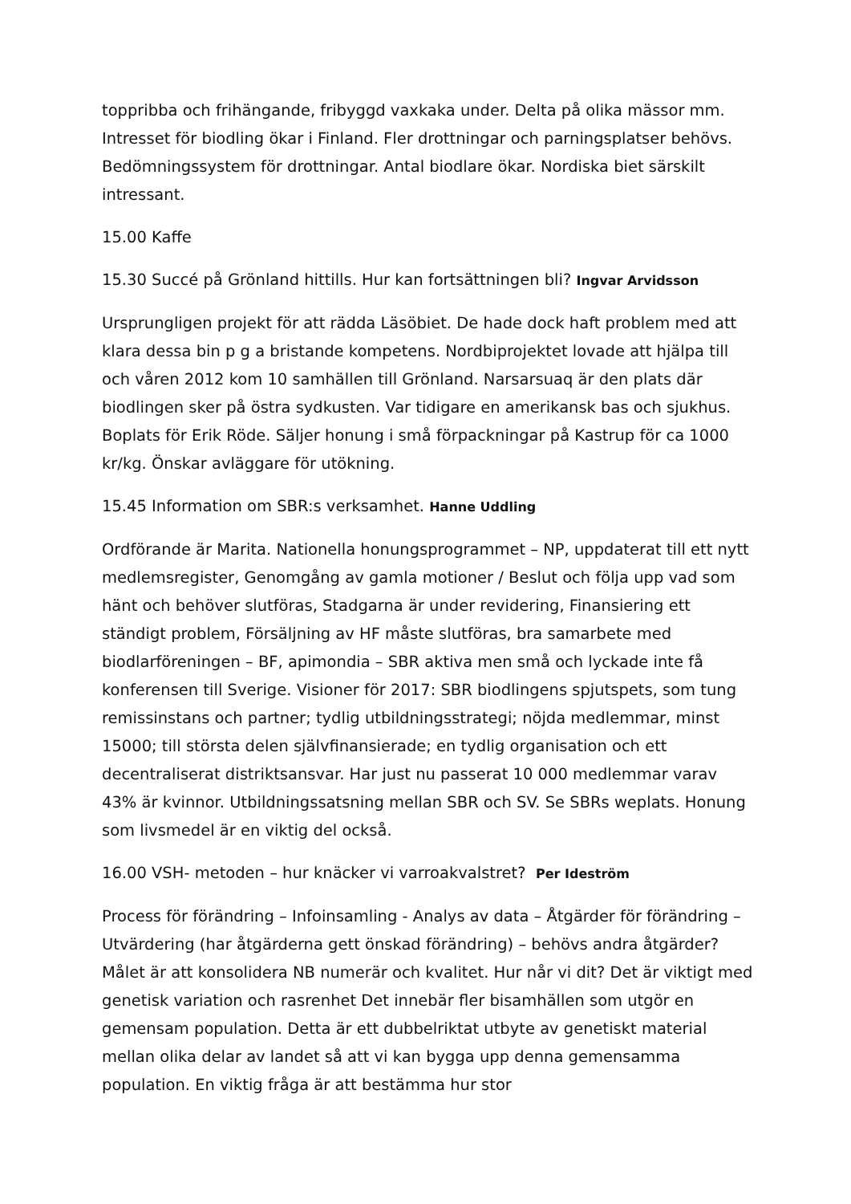toppribba och frihängande, fribyggd vaxkaka under. Delta på olika mässor mm. Intresset för biodling ökar i Finland. Fler drottningar och parningsplatser behövs. Bedömningssystem för drottningar. Antal biodlare ökar. Nordiska biet särskilt intressant.
15.00 Kaffe
15.30 Succé på Grönland hittills. Hur kan fortsättningen bli? Ingvar Arvidsson
Ursprungligen projekt för att rädda Läsöbiet. De hade dock haft problem med att klara dessa bin p g a bristande kompetens. Nordbiprojektet lovade att hjälpa till och våren 2012 kom 10 samhällen till Grönland. Narsarsuaq är den plats där biodlingen sker på östra sydkusten. Var tidigare en amerikansk bas och sjukhus. Boplats för Erik Röde. Säljer honung i små förpackningar på Kastrup för ca 1000 kr/kg. Önskar avläggare för utökning.
15.45 Information om SBR:s verksamhet. Hanne Uddling
Ordförande är Marita. Nationella honungsprogrammet – NP, uppdaterat till ett nytt medlemsregister, Genomgång av gamla motioner / Beslut och följa upp vad som hänt och behöver slutföras, Stadgarna är under revidering, Finansiering ett ständigt problem, Försäljning av HF måste slutföras, bra samarbete med biodlarföreningen – BF, apimondia – SBR aktiva men små och lyckade inte få konferensen till Sverige. Visioner för 2017: SBR biodlingens spjutspets, som tung remissinstans och partner; tydlig utbildningsstrategi; nöjda medlemmar, minst 15000; till största delen självfinansierade; en tydlig organisation och ett decentraliserat distriktsansvar. Har just nu passerat 10 000 medlemmar varav 43% är kvinnor. Utbildningssatsning mellan SBR och SV. Se SBRs weplats. Honung som livsmedel är en viktig del också.
16.00 VSH- metoden – hur knäcker vi varroakvalstret? Per Ideström
Process för förändring – Infoinsamling - Analys av data – Åtgärder för förändring – Utvärdering (har åtgärderna gett önskad förändring) – behövs andra åtgärder? Målet är att konsolidera NB numerär och kvalitet. Hur når vi dit? Det är viktigt med genetisk variation och rasrenhet Det innebär fler bisamhällen som utgör en gemensam population. Detta är ett dubbelriktat utbyte av genetiskt material mellan olika delar av landet så att vi kan bygga upp denna gemensamma population. En viktig fråga är att bestämma hur stor